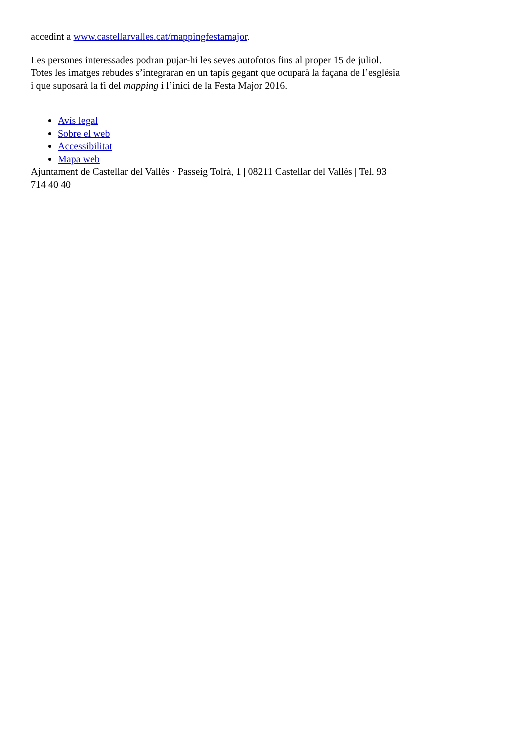accedint a www.castellarvalles.cat/mappingfestamajor.
Les persones interessades podran pujar-hi les seves autofotos fins al proper 15 de juliol. Totes les imatges rebudes s’integraran en un tapís gegant que ocuparà la façana de l’església i que suposarà la fi del mapping i l’inici de la Festa Major 2016.
Avís legal
Sobre el web
Accessibilitat
Mapa web
Ajuntament de Castellar del Vallès · Passeig Tolrà, 1 | 08211 Castellar del Vallès | Tel. 93 714 40 40